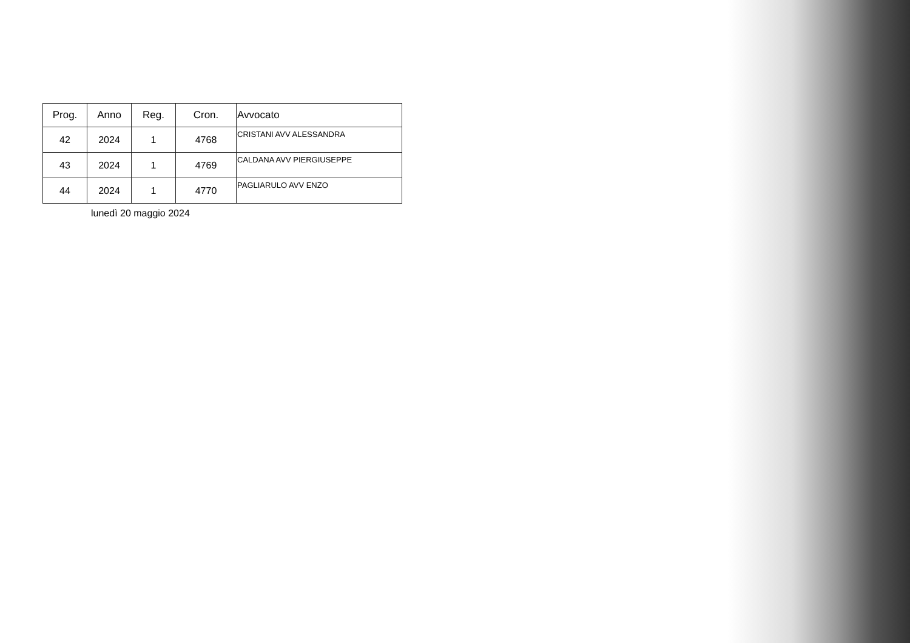| Prog. | Anno | Reg. | Cron. | Avvocato |
| --- | --- | --- | --- | --- |
| 42 | 2024 | 1 | 4768 | CRISTANI AVV ALESSANDRA |
| 43 | 2024 | 1 | 4769 | CALDANA AVV PIERGIUSEPPE |
| 44 | 2024 | 1 | 4770 | PAGLIARULO AVV ENZO |
lunedì 20 maggio 2024